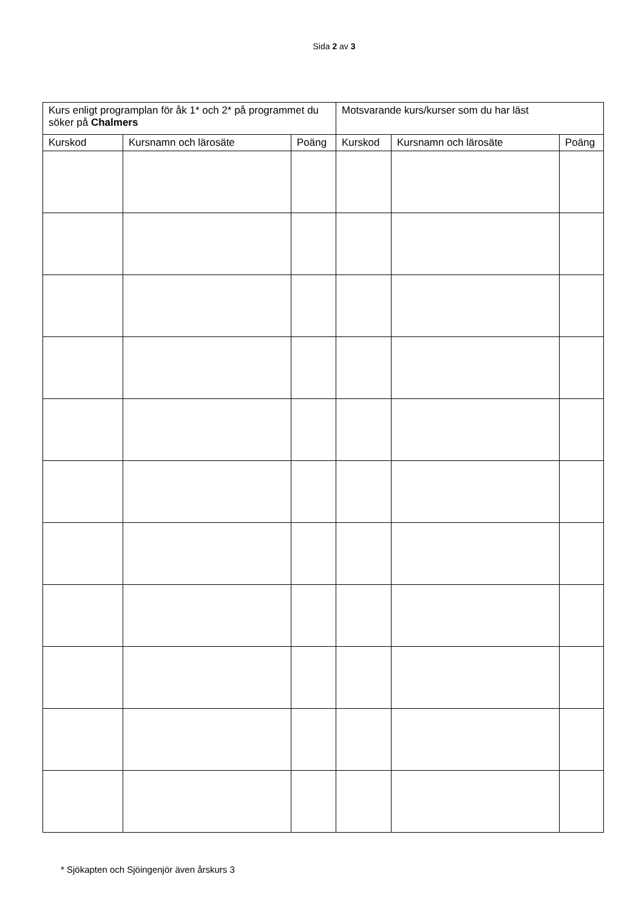Sida 2 av 3
| Kurs enligt programplan för åk 1* och 2* på programmet du söker på Chalmers | | | Motsvarande kurs/kurser som du har läst | | |
| --- | --- | --- | --- | --- | --- |
| Kurskod | Kursnamn och lärosäte | Poäng | Kurskod | Kursnamn och lärosäte | Poäng |
* Sjökapten och Sjöingenjör även årskurs 3